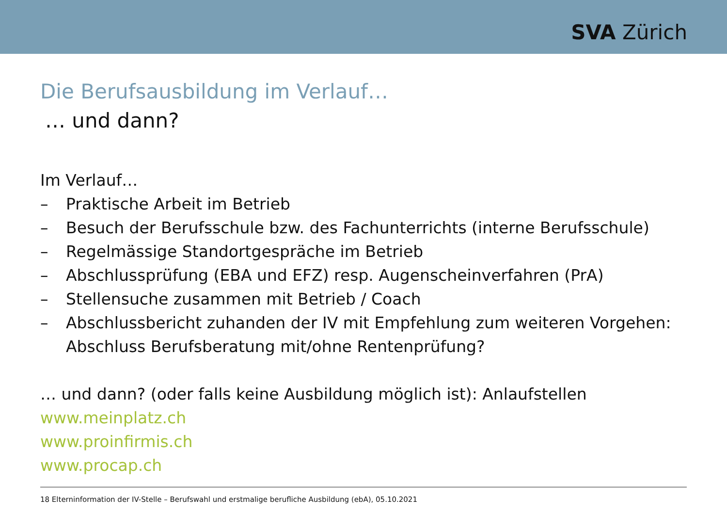SVA Zürich
Die Berufsausbildung im Verlauf…
… und dann?
Im Verlauf…
– Praktische Arbeit im Betrieb
– Besuch der Berufsschule bzw. des Fachunterrichts (interne Berufsschule)
– Regelmässige Standortgespräche im Betrieb
– Abschlussprüfung (EBA und EFZ) resp. Augenscheinverfahren (PrA)
– Stellensuche zusammen mit Betrieb / Coach
– Abschlussbericht zuhanden der IV mit Empfehlung zum weiteren Vorgehen:
Abschluss Berufsberatung mit/ohne Rentenprüfung?
… und dann? (oder falls keine Ausbildung möglich ist): Anlaufstellen
www.meinplatz.ch
www.proinfirmis.ch
www.procap.ch
18 Elterninformation der IV-Stelle – Berufswahl und erstmalige berufliche Ausbildung (ebA), 05.10.2021